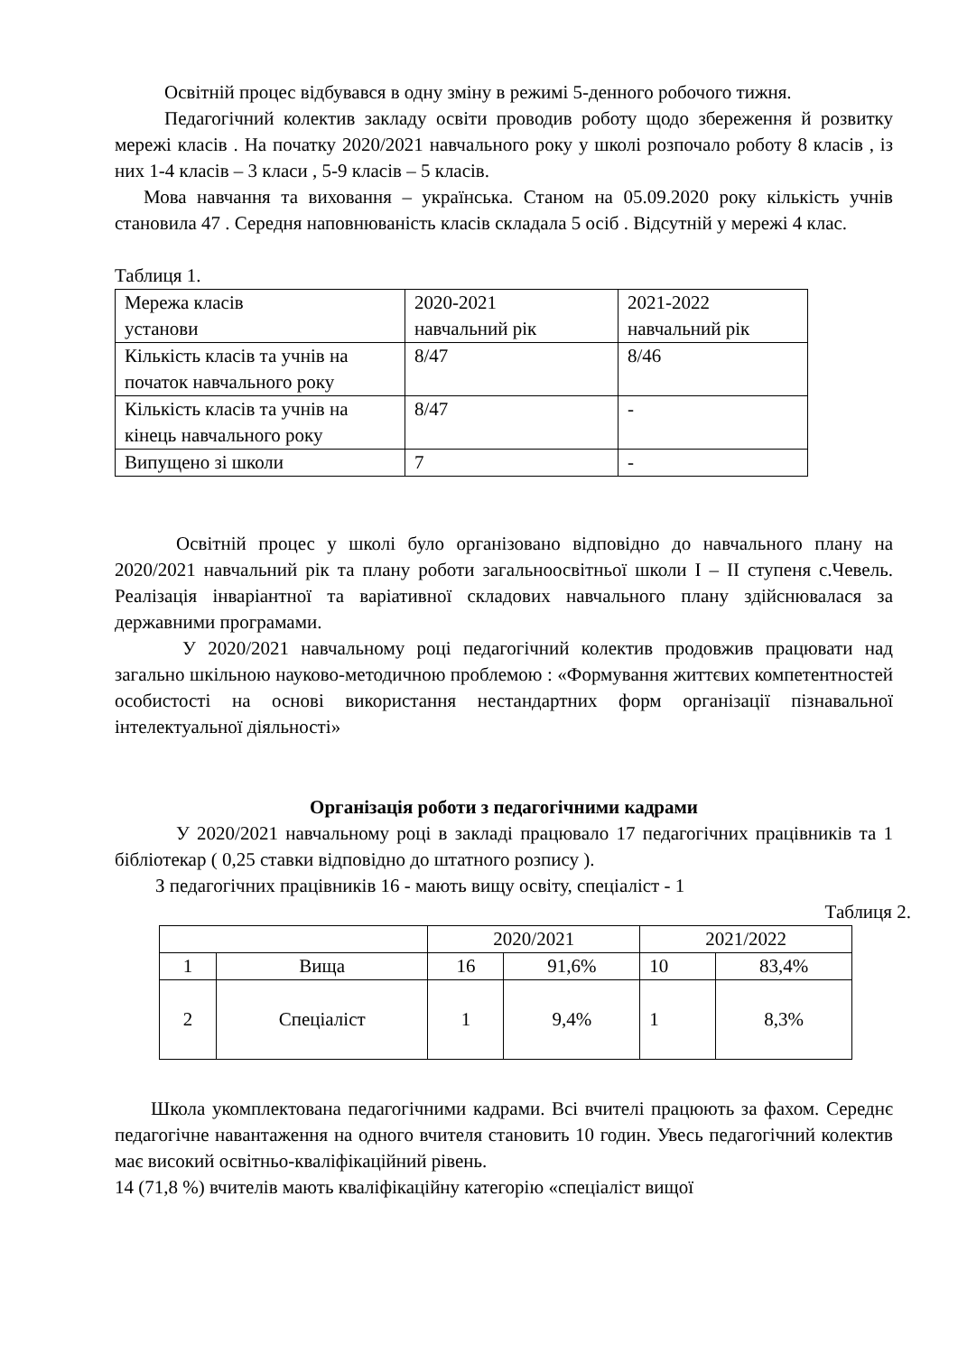Освітній процес відбувався в одну зміну в режимі 5-денного робочого тижня.
Педагогічний колектив закладу освіти проводив роботу щодо збереження й розвитку мережі класів . На початку 2020/2021 навчального року у школі розпочало роботу 8 класів , із них 1-4 класів – 3 класи , 5-9 класів – 5 класів.
Мова навчання та виховання – українська. Станом на 05.09.2020 року кількість учнів становила 47 . Середня наповнюваність класів складала 5 осіб . Відсутній у мережі 4 клас.
Таблиця 1.
| Мережа класів установи | 2020-2021 навчальний рік | 2021-2022 навчальний рік |
| Кількість класів та учнів на початок навчального року | 8/47 | 8/46 |
| Кількість класів та учнів на кінець навчального року | 8/47 | - |
| Випущено зі школи | 7 | - |
Освітній процес у школі було організовано відповідно до навчального плану на 2020/2021 навчальний рік та плану роботи загальноосвітньої школи І – ІІ ступеня с.Чевель. Реалізація інваріантної та варіативної складових навчального плану здійснювалася за державними програмами.
У 2020/2021 навчальному році педагогічний колектив продовжив працювати над загально шкільною науково-методичною проблемою : «Формування життєвих компетентностей особистості на основі використання нестандартних форм організації пізнавальної інтелектуальної діяльності»
Організація роботи з педагогічними кадрами
У 2020/2021 навчальному році в закладі працювало 17 педагогічних працівників та 1 бібліотекар ( 0,25 ставки відповідно до штатного розпису ).
З педагогічних працівників 16 - мають вищу освіту, спеціаліст - 1
Таблиця 2.
| | | 2020/2021 | | 2021/2022 | |
| 1 | Вища | 16 | 91,6% | 10 | 83,4% |
| 2 | Спеціаліст | 1 | 9,4% | 1 | 8,3% |
Школа укомплектована педагогічними кадрами. Всі вчителі працюють за фахом. Середнє педагогічне навантаження на одного вчителя становить 10 годин. Увесь педагогічний колектив має високий освітньо-кваліфікаційний рівень.
14 (71,8 %) вчителів мають кваліфікаційну категорію «спеціаліст вищої